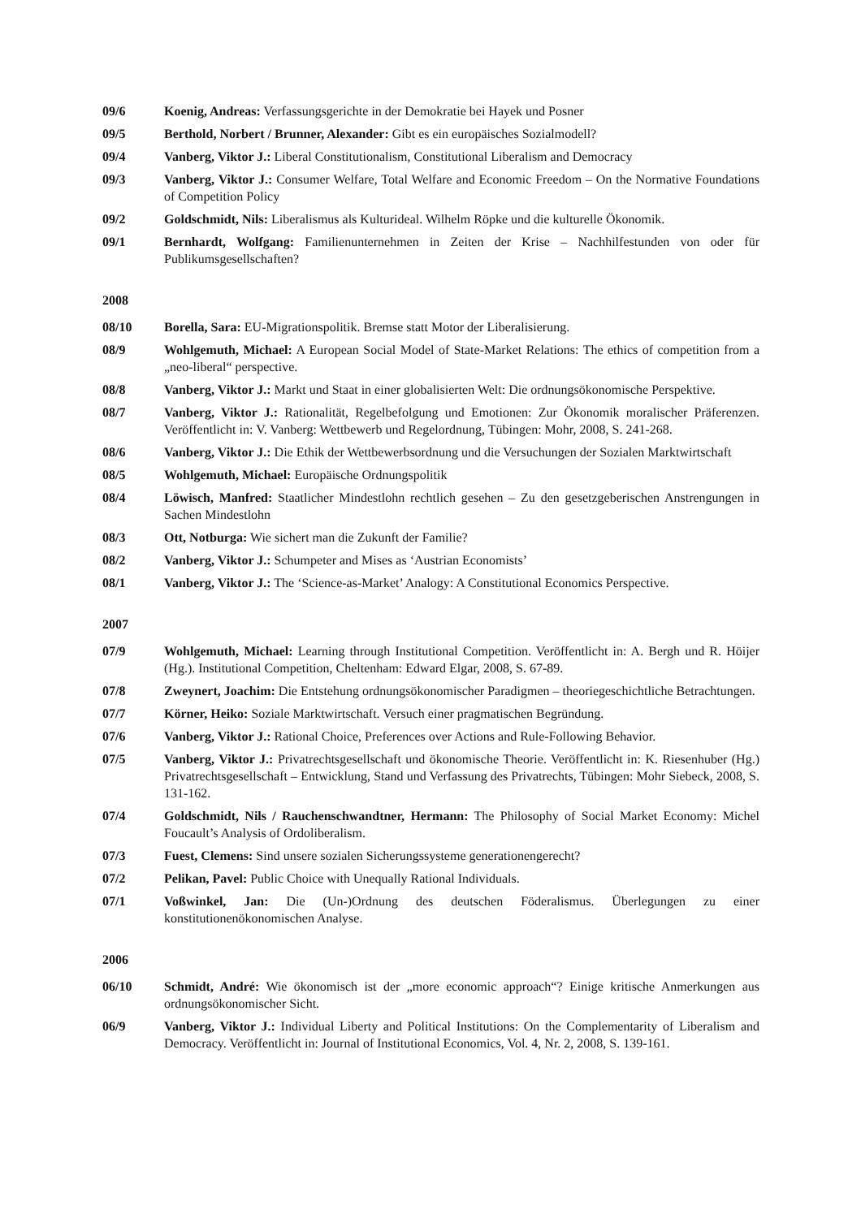09/6 Koenig, Andreas: Verfassungsgerichte in der Demokratie bei Hayek und Posner
09/5 Berthold, Norbert / Brunner, Alexander: Gibt es ein europäisches Sozialmodell?
09/4 Vanberg, Viktor J.: Liberal Constitutionalism, Constitutional Liberalism and Democracy
09/3 Vanberg, Viktor J.: Consumer Welfare, Total Welfare and Economic Freedom – On the Normative Foundations of Competition Policy
09/2 Goldschmidt, Nils: Liberalismus als Kulturideal. Wilhelm Röpke und die kulturelle Ökonomik.
09/1 Bernhardt, Wolfgang: Familienunternehmen in Zeiten der Krise – Nachhilfestunden von oder für Publikumsgesellschaften?
2008
08/10 Borella, Sara: EU-Migrationspolitik. Bremse statt Motor der Liberalisierung.
08/9 Wohlgemuth, Michael: A European Social Model of State-Market Relations: The ethics of competition from a „neo-liberal“ perspective.
08/8 Vanberg, Viktor J.: Markt und Staat in einer globalisierten Welt: Die ordnungsökonomische Perspektive.
08/7 Vanberg, Viktor J.: Rationalität, Regelbefolgung und Emotionen: Zur Ökonomik moralischer Präferenzen. Veröffentlicht in: V. Vanberg: Wettbewerb und Regelordnung, Tübingen: Mohr, 2008, S. 241-268.
08/6 Vanberg, Viktor J.: Die Ethik der Wettbewerbsordnung und die Versuchungen der Sozialen Marktwirtschaft
08/5 Wohlgemuth, Michael: Europäische Ordnungspolitik
08/4 Löwisch, Manfred: Staatlicher Mindestlohn rechtlich gesehen – Zu den gesetzgeberischen Anstrengungen in Sachen Mindestlohn
08/3 Ott, Notburga: Wie sichert man die Zukunft der Familie?
08/2 Vanberg, Viktor J.: Schumpeter and Mises as ‘Austrian Economists’
08/1 Vanberg, Viktor J.: The ‘Science-as-Market’ Analogy: A Constitutional Economics Perspective.
2007
07/9 Wohlgemuth, Michael: Learning through Institutional Competition. Veröffentlicht in: A. Bergh und R. Höijer (Hg.). Institutional Competition, Cheltenham: Edward Elgar, 2008, S. 67-89.
07/8 Zweynert, Joachim: Die Entstehung ordnungsökonomischer Paradigmen – theoriegeschichtliche Betrachtungen.
07/7 Körner, Heiko: Soziale Marktwirtschaft. Versuch einer pragmatischen Begründung.
07/6 Vanberg, Viktor J.: Rational Choice, Preferences over Actions and Rule-Following Behavior.
07/5 Vanberg, Viktor J.: Privatrechtsgesellschaft und ökonomische Theorie. Veröffentlicht in: K. Riesenhuber (Hg.) Privatrechtsgesellschaft – Entwicklung, Stand und Verfassung des Privatrechts, Tübingen: Mohr Siebeck, 2008, S. 131-162.
07/4 Goldschmidt, Nils / Rauchenschwandtner, Hermann: The Philosophy of Social Market Economy: Michel Foucault’s Analysis of Ordoliberalism.
07/3 Fuest, Clemens: Sind unsere sozialen Sicherungssysteme generationengerecht?
07/2 Pelikan, Pavel: Public Choice with Unequally Rational Individuals.
07/1 Voßwinkel, Jan: Die (Un-)Ordnung des deutschen Föderalismus. Überlegungen zu einer konstitutionenökonomischen Analyse.
2006
06/10 Schmidt, André: Wie ökonomisch ist der „more economic approach“? Einige kritische Anmerkungen aus ordnungsökonomischer Sicht.
06/9 Vanberg, Viktor J.: Individual Liberty and Political Institutions: On the Complementarity of Liberalism and Democracy. Veröffentlicht in: Journal of Institutional Economics, Vol. 4, Nr. 2, 2008, S. 139-161.